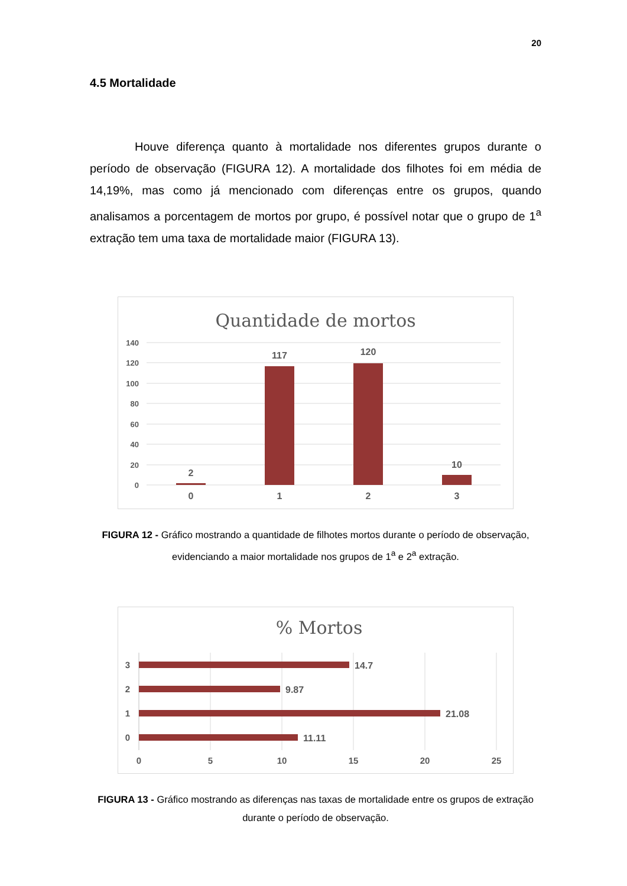20
4.5 Mortalidade
Houve diferença quanto à mortalidade nos diferentes grupos durante o período de observação (FIGURA 12). A mortalidade dos filhotes foi em média de 14,19%, mas como já mencionado com diferenças entre os grupos, quando analisamos a porcentagem de mortos por grupo, é possível notar que o grupo de 1<sup>a</sup> extração tem uma taxa de mortalidade maior (FIGURA 13).
Quantidade de mortos
140
120
100
80
60
40
20
0
2
117
120
10
0
1
2
3
FIGURA 12 - Gráfico mostrando a quantidade de filhotes mortos durante o período de observação, evidenciando a maior mortalidade nos grupos de 1<sup>a</sup> e 2<sup>a</sup> extração.
% Mortos
14.7
9.87
21.08
11.11
3
2
1
0
0
5
10
15
20
25
FIGURA 13 - Gráfico mostrando as diferenças nas taxas de mortalidade entre os grupos de extração durante o período de observação.